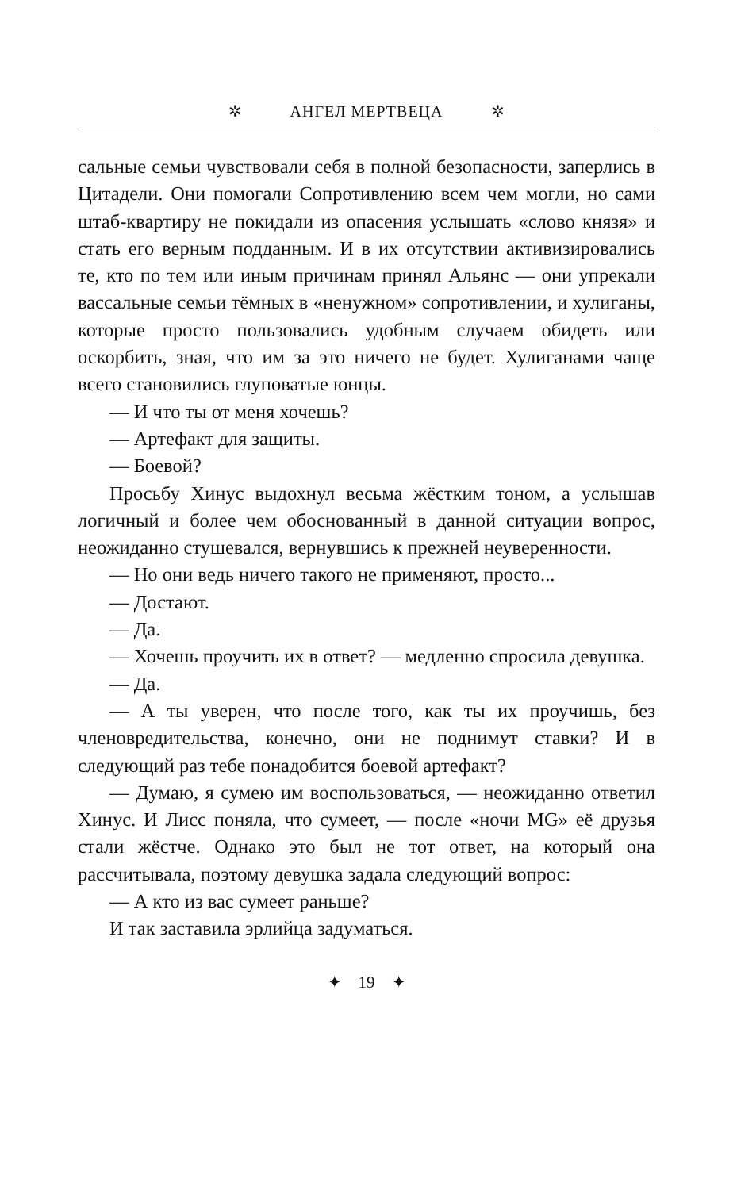✲ АНГЕЛ МЕРТВЕЦА ✲
сальные семьи чувствовали себя в полной безопасности, заперлись в Цитадели. Они помогали Сопротивлению всем чем могли, но сами штаб-квартиру не покидали из опасения услышать «слово князя» и стать его верным подданным. И в их отсутствии активизировались те, кто по тем или иным причинам принял Альянс — они упрекали вассальные семьи тёмных в «ненужном» сопротивлении, и хулиганы, которые просто пользовались удобным случаем обидеть или оскорбить, зная, что им за это ничего не будет. Хулиганами чаще всего становились глуповатые юнцы.
— И что ты от меня хочешь?
— Артефакт для защиты.
— Боевой?
Просьбу Хинус выдохнул весьма жёстким тоном, а услышав логичный и более чем обоснованный в данной ситуации вопрос, неожиданно стушевался, вернувшись к прежней неуверенности.
— Но они ведь ничего такого не применяют, просто...
— Достают.
— Да.
— Хочешь проучить их в ответ? — медленно спросила девушка.
— Да.
— А ты уверен, что после того, как ты их проучишь, без членовредительства, конечно, они не поднимут ставки? И в следующий раз тебе понадобится боевой артефакт?
— Думаю, я сумею им воспользоваться, — неожиданно ответил Хинус. И Лисс поняла, что сумеет, — после «ночи MG» её друзья стали жёстче. Однако это был не тот ответ, на который она рассчитывала, поэтому девушка задала следующий вопрос:
— А кто из вас сумеет раньше?
И так заставила эрлийца задуматься.
✦ 19 ✦